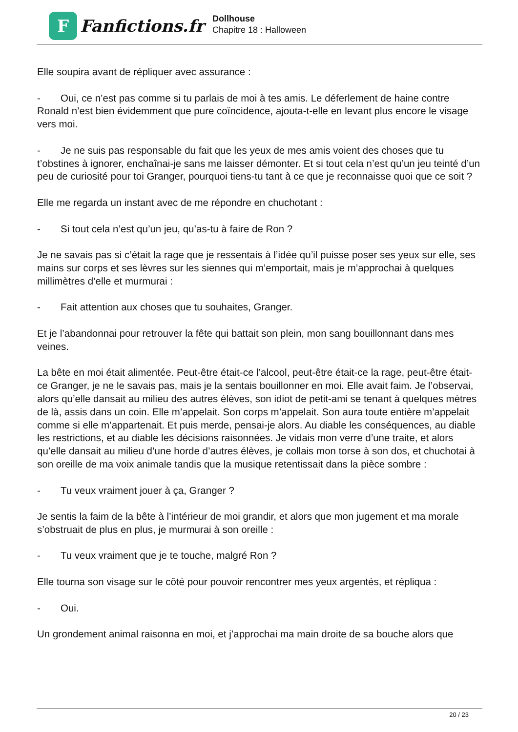F
Fanfictions.fr
Dollhouse
Chapitre 18 : Halloween
Elle soupira avant de répliquer avec assurance :
- Oui, ce n’est pas comme si tu parlais de moi à tes amis. Le déferlement de haine contre Ronald n’est bien évidemment que pure coïncidence, ajouta-t-elle en levant plus encore le visage vers moi.
- Je ne suis pas responsable du fait que les yeux de mes amis voient des choses que tu t’obstines à ignorer, enchaînai-je sans me laisser démonter. Et si tout cela n’est qu’un jeu teinté d’un peu de curiosité pour toi Granger, pourquoi tiens-tu tant à ce que je reconnaisse quoi que ce soit ?
Elle me regarda un instant avec de me répondre en chuchotant :
- Si tout cela n’est qu’un jeu, qu’as-tu à faire de Ron ?
Je ne savais pas si c’était la rage que je ressentais à l’idée qu’il puisse poser ses yeux sur elle, ses mains sur corps et ses lèvres sur les siennes qui m’emportait, mais je m’approchai à quelques millimètres d’elle et murmurai :
- Fait attention aux choses que tu souhaites, Granger.
Et je l’abandonnai pour retrouver la fête qui battait son plein, mon sang bouillonnant dans mes veines.
La bête en moi était alimentée. Peut-être était-ce l’alcool, peut-être était-ce la rage, peut-être était-ce Granger, je ne le savais pas, mais je la sentais bouillonner en moi. Elle avait faim. Je l’observai, alors qu’elle dansait au milieu des autres élèves, son idiot de petit-ami se tenant à quelques mètres de là, assis dans un coin. Elle m’appelait. Son corps m’appelait. Son aura toute entière m’appelait comme si elle m’appartenait. Et puis merde, pensai-je alors. Au diable les conséquences, au diable les restrictions, et au diable les décisions raisonnées. Je vidais mon verre d’une traite, et alors qu’elle dansait au milieu d’une horde d’autres élèves, je collais mon torse à son dos, et chuchotai à son oreille de ma voix animale tandis que la musique retentissait dans la pièce sombre :
- Tu veux vraiment jouer à ça, Granger ?
Je sentis la faim de la bête à l’intérieur de moi grandir, et alors que mon jugement et ma morale s’obstruait de plus en plus, je murmurai à son oreille :
- Tu veux vraiment que je te touche, malgré Ron ?
Elle tourna son visage sur le côté pour pouvoir rencontrer mes yeux argentés, et répliqua :
- Oui.
Un grondement animal raisonna en moi, et j’approchai ma main droite de sa bouche alors que
20 / 23